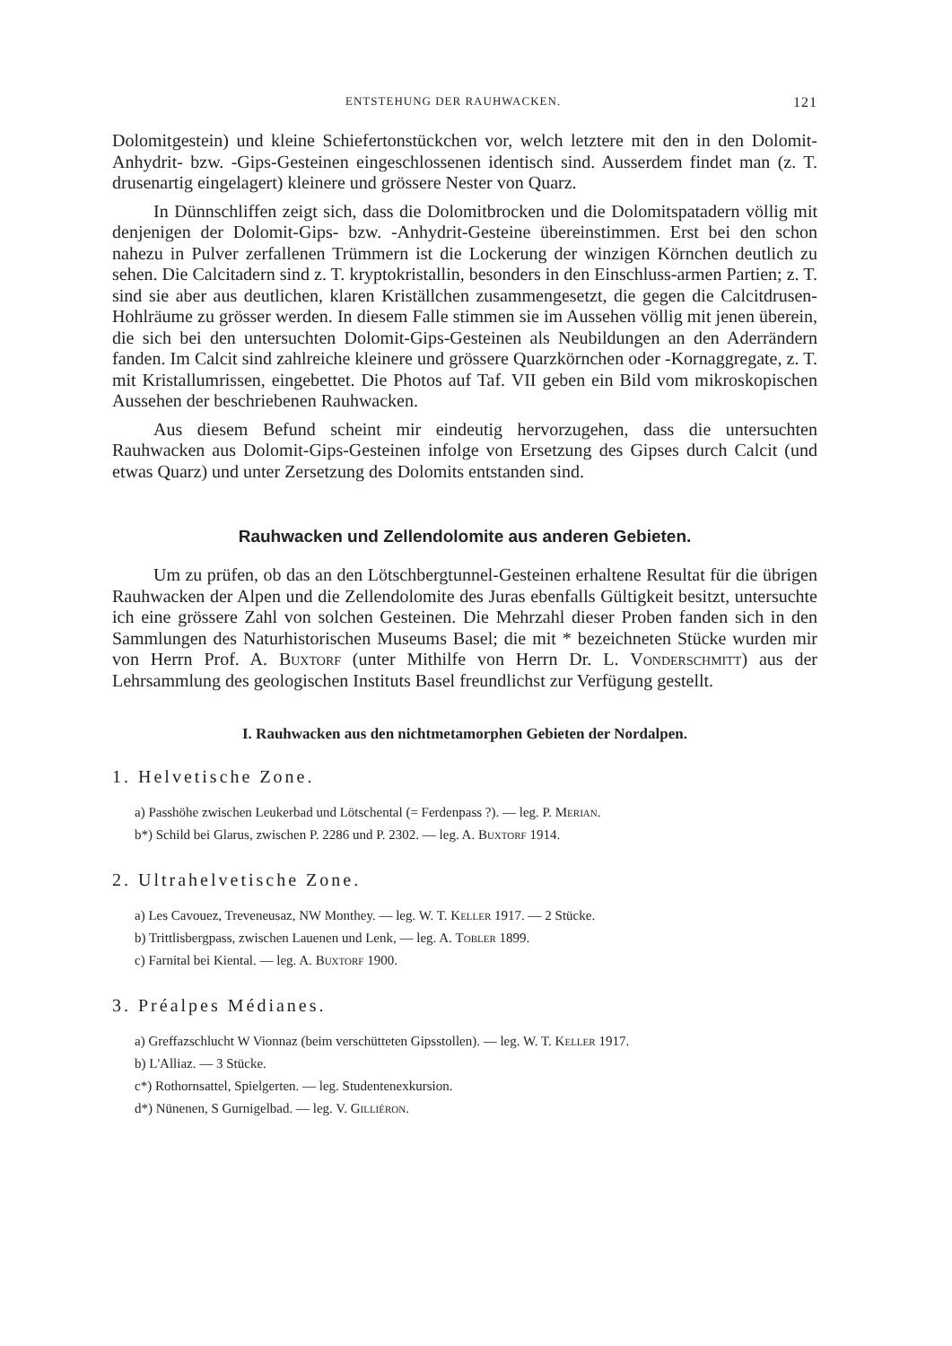ENTSTEHUNG DER RAUHWACKEN. 121
Dolomitgestein) und kleine Schiefertonstückchen vor, welch letztere mit den in den Dolomit-Anhydrit- bzw. -Gips-Gesteinen eingeschlossenen identisch sind. Ausserdem findet man (z. T. drusenartig eingelagert) kleinere und grössere Nester von Quarz.
In Dünnschliffen zeigt sich, dass die Dolomitbrocken und die Dolomitspatadern völlig mit denjenigen der Dolomit-Gips- bzw. -Anhydrit-Gesteine übereinstimmen. Erst bei den schon nahezu in Pulver zerfallenen Trümmern ist die Lockerung der winzigen Körnchen deutlich zu sehen. Die Calcitadern sind z. T. kryptokristallin, besonders in den Einschluss-armen Partien; z. T. sind sie aber aus deutlichen, klaren Kriställchen zusammengesetzt, die gegen die Calcitdrusen-Hohlräume zu grösser werden. In diesem Falle stimmen sie im Aussehen völlig mit jenen überein, die sich bei den untersuchten Dolomit-Gips-Gesteinen als Neubildungen an den Aderrändern fanden. Im Calcit sind zahlreiche kleinere und grössere Quarzkörnchen oder -Kornaggregate, z. T. mit Kristallumrissen, eingebettet. Die Photos auf Taf. VII geben ein Bild vom mikroskopischen Aussehen der beschriebenen Rauhwacken.
Aus diesem Befund scheint mir eindeutig hervorzugehen, dass die untersuchten Rauhwacken aus Dolomit-Gips-Gesteinen infolge von Ersetzung des Gipses durch Calcit (und etwas Quarz) und unter Zersetzung des Dolomits entstanden sind.
Rauhwacken und Zellendolomite aus anderen Gebieten.
Um zu prüfen, ob das an den Lötschbergtunnel-Gesteinen erhaltene Resultat für die übrigen Rauhwacken der Alpen und die Zellendolomite des Juras ebenfalls Gültigkeit besitzt, untersuchte ich eine grössere Zahl von solchen Gesteinen. Die Mehrzahl dieser Proben fanden sich in den Sammlungen des Naturhistorischen Museums Basel; die mit * bezeichneten Stücke wurden mir von Herrn Prof. A. Buxtorf (unter Mithilfe von Herrn Dr. L. Vonderschmitt) aus der Lehrsammlung des geologischen Instituts Basel freundlichst zur Verfügung gestellt.
I. Rauhwacken aus den nichtmetamorphen Gebieten der Nordalpen.
1. Helvetische Zone.
a) Passhöhe zwischen Leukerbad und Lötschental (= Ferdenpass ?). — leg. P. Merian.
b*) Schild bei Glarus, zwischen P. 2286 und P. 2302. — leg. A. Buxtorf 1914.
2. Ultrahelvetische Zone.
a) Les Cavouez, Treveneusaz, NW Monthey. — leg. W. T. Keller 1917. — 2 Stücke.
b) Trittlisbergpass, zwischen Lauenen und Lenk, — leg. A. Tobler 1899.
c) Farnital bei Kiental. — leg. A. Buxtorf 1900.
3. Préalpes Médianes.
a) Greffazschlucht W Vionnaz (beim verschütteten Gipsstollen). — leg. W. T. Keller 1917.
b) L'Alliaz. — 3 Stücke.
c*) Rothornsattel, Spielgerten. — leg. Studentenexkursion.
d*) Nünenen, S Gurnigelbad. — leg. V. Gilliéron.